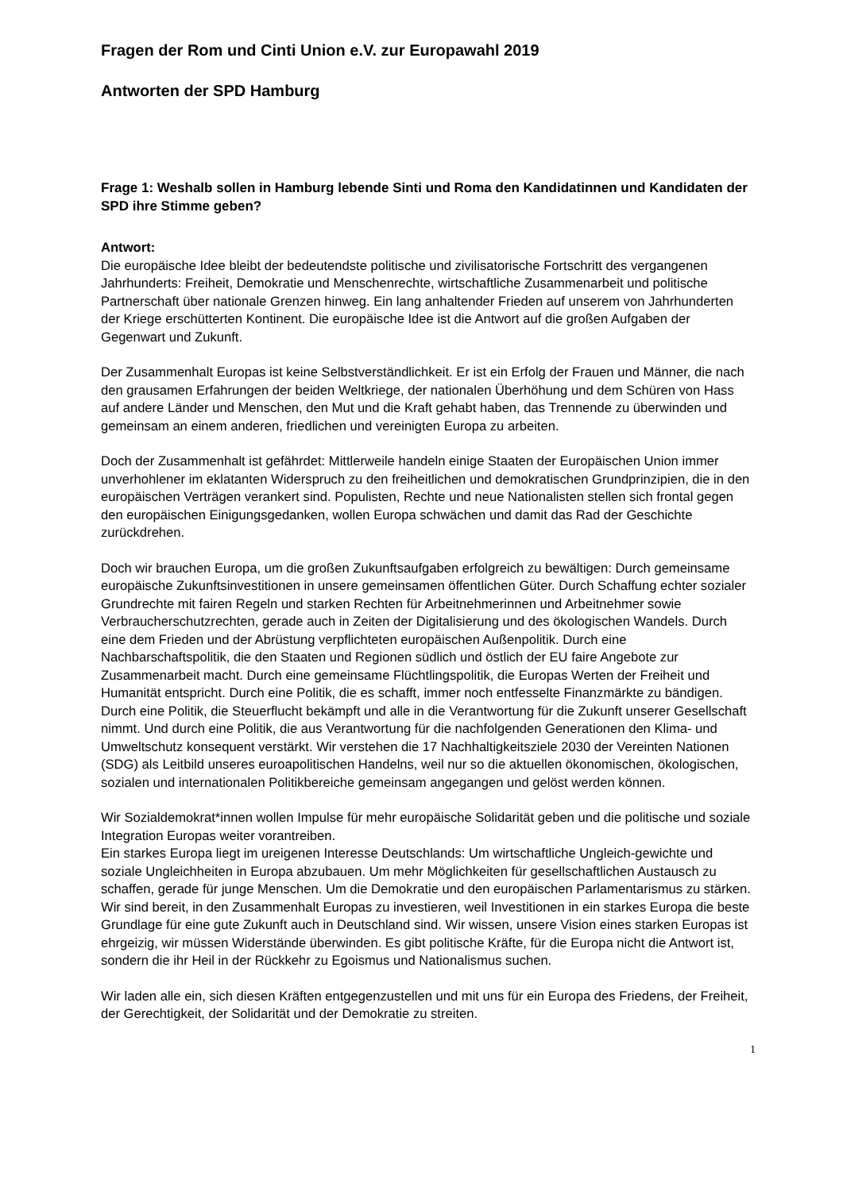Fragen der Rom und Cinti Union e.V. zur Europawahl 2019
Antworten der SPD Hamburg
Frage 1: Weshalb sollen in Hamburg lebende Sinti und Roma den Kandidatinnen und Kandidaten der SPD ihre Stimme geben?
Antwort:
Die europäische Idee bleibt der bedeutendste politische und zivilisatorische Fortschritt des vergangenen Jahrhunderts: Freiheit, Demokratie und Menschenrechte, wirtschaftliche Zusammenarbeit und politische Partnerschaft über nationale Grenzen hinweg. Ein lang anhaltender Frieden auf unserem von Jahrhunderten der Kriege erschütterten Kontinent. Die europäische Idee ist die Antwort auf die großen Aufgaben der Gegenwart und Zukunft.
Der Zusammenhalt Europas ist keine Selbstverständlichkeit. Er ist ein Erfolg der Frauen und Männer, die nach den grausamen Erfahrungen der beiden Weltkriege, der nationalen Überhöhung und dem Schüren von Hass auf andere Länder und Menschen, den Mut und die Kraft gehabt haben, das Trennende zu überwinden und gemeinsam an einem anderen, friedlichen und vereinigten Europa zu arbeiten.
Doch der Zusammenhalt ist gefährdet: Mittlerweile handeln einige Staaten der Europäischen Union immer unverhohlener im eklatanten Widerspruch zu den freiheitlichen und demokratischen Grundprinzipien, die in den europäischen Verträgen verankert sind. Populisten, Rechte und neue Nationalisten stellen sich frontal gegen den europäischen Einigungsgedanken, wollen Europa schwächen und damit das Rad der Geschichte zurückdrehen.
Doch wir brauchen Europa, um die großen Zukunftsaufgaben erfolgreich zu bewältigen: Durch gemeinsame europäische Zukunftsinvestitionen in unsere gemeinsamen öffentlichen Güter. Durch Schaffung echter sozialer Grundrechte mit fairen Regeln und starken Rechten für Arbeitnehmerinnen und Arbeitnehmer sowie Verbraucherschutzrechten, gerade auch in Zeiten der Digitalisierung und des ökologischen Wandels. Durch eine dem Frieden und der Abrüstung verpflichteten europäischen Außenpolitik. Durch eine Nachbarschaftspolitik, die den Staaten und Regionen südlich und östlich der EU faire Angebote zur Zusammenarbeit macht. Durch eine gemeinsame Flüchtlingspolitik, die Europas Werten der Freiheit und Humanität entspricht. Durch eine Politik, die es schafft, immer noch entfesselte Finanzmärkte zu bändigen. Durch eine Politik, die Steuerflucht bekämpft und alle in die Verantwortung für die Zukunft unserer Gesellschaft nimmt. Und durch eine Politik, die aus Verantwortung für die nachfolgenden Generationen den Klima- und Umweltschutz konsequent verstärkt. Wir verstehen die 17 Nachhaltigkeitsziele 2030 der Vereinten Nationen (SDG) als Leitbild unseres euroapolitischen Handelns, weil nur so die aktuellen ökonomischen, ökologischen, sozialen und internationalen Politikbereiche gemeinsam angegangen und gelöst werden können.
Wir Sozialdemokrat*innen wollen Impulse für mehr europäische Solidarität geben und die politische und soziale Integration Europas weiter vorantreiben.
Ein starkes Europa liegt im ureigenen Interesse Deutschlands: Um wirtschaftliche Ungleich-gewichte und soziale Ungleichheiten in Europa abzubauen. Um mehr Möglichkeiten für gesellschaftlichen Austausch zu schaffen, gerade für junge Menschen. Um die Demokratie und den europäischen Parlamentarismus zu stärken. Wir sind bereit, in den Zusammenhalt Europas zu investieren, weil Investitionen in ein starkes Europa die beste Grundlage für eine gute Zukunft auch in Deutschland sind. Wir wissen, unsere Vision eines starken Europas ist ehrgeizig, wir müssen Widerstände überwinden. Es gibt politische Kräfte, für die Europa nicht die Antwort ist, sondern die ihr Heil in der Rückkehr zu Egoismus und Nationalismus suchen.
Wir laden alle ein, sich diesen Kräften entgegenzustellen und mit uns für ein Europa des Friedens, der Freiheit, der Gerechtigkeit, der Solidarität und der Demokratie zu streiten.
1